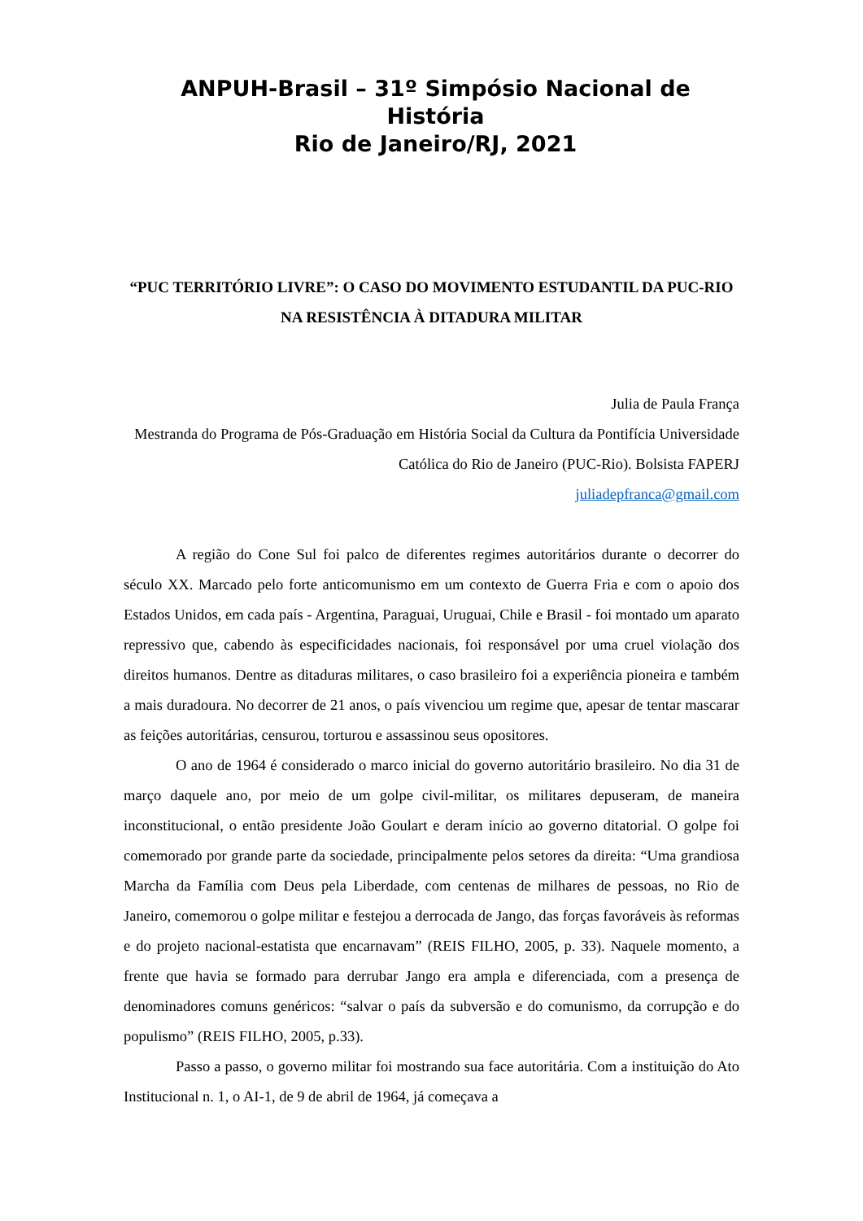ANPUH-Brasil – 31º Simpósio Nacional de História
Rio de Janeiro/RJ, 2021
“PUC TERRITÓRIO LIVRE”: O CASO DO MOVIMENTO ESTUDANTIL DA PUC-RIO NA RESISTÊNCIA À DITADURA MILITAR
Julia de Paula França
Mestranda do Programa de Pós-Graduação em História Social da Cultura da Pontifícia Universidade Católica do Rio de Janeiro (PUC-Rio). Bolsista FAPERJ
juliadepfranca@gmail.com
A região do Cone Sul foi palco de diferentes regimes autoritários durante o decorrer do século XX. Marcado pelo forte anticomunismo em um contexto de Guerra Fria e com o apoio dos Estados Unidos, em cada país - Argentina, Paraguai, Uruguai, Chile e Brasil - foi montado um aparato repressivo que, cabendo às especificidades nacionais, foi responsável por uma cruel violação dos direitos humanos. Dentre as ditaduras militares, o caso brasileiro foi a experiência pioneira e também a mais duradoura. No decorrer de 21 anos, o país vivenciou um regime que, apesar de tentar mascarar as feições autoritárias, censurou, torturou e assassinou seus opositores.
O ano de 1964 é considerado o marco inicial do governo autoritário brasileiro. No dia 31 de março daquele ano, por meio de um golpe civil-militar, os militares depuseram, de maneira inconstitucional, o então presidente João Goulart e deram início ao governo ditatorial. O golpe foi comemorado por grande parte da sociedade, principalmente pelos setores da direita: “Uma grandiosa Marcha da Família com Deus pela Liberdade, com centenas de milhares de pessoas, no Rio de Janeiro, comemorou o golpe militar e festejou a derrocada de Jango, das forças favoráveis às reformas e do projeto nacional-estatista que encarnavam” (REIS FILHO, 2005, p. 33). Naquele momento, a frente que havia se formado para derrubar Jango era ampla e diferenciada, com a presença de denominadores comuns genéricos: “salvar o país da subversão e do comunismo, da corrupção e do populismo” (REIS FILHO, 2005, p.33).
Passo a passo, o governo militar foi mostrando sua face autoritária. Com a instituição do Ato Institucional n. 1, o AI-1, de 9 de abril de 1964, já começava a